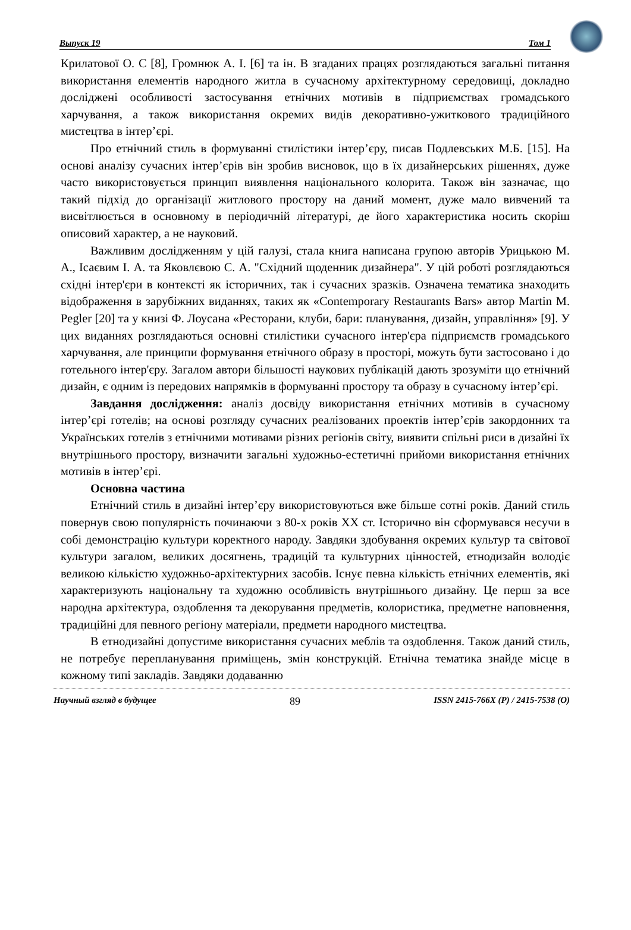Выпуск 19 Том 1
Крилатової О. С [8], Громнюк А. І. [6] та ін. В згаданих працях розглядаються загальні питання використання елементів народного житла в сучасному архітектурному середовищі, докладно досліджені особливості застосування етнічних мотивів в підприємствах громадського харчування, а також використання окремих видів декоративно-ужиткового традиційного мистецтва в інтер’єрі.
Про етнічний стиль в формуванні стилістики інтер’єру, писав Подлевських М.Б. [15]. На основі аналізу сучасних інтер’єрів він зробив висновок, що в їх дизайнерських рішеннях, дуже часто використовується принцип виявлення національного колорита. Також він зазначає, що такий підхід до організації житлового простору на даний момент, дуже мало вивчений та висвітлюється в основному в періодичній літературі, де його характеристика носить скоріш описовий характер, а не науковий.
Важливим дослідженням у цій галузі, стала книга написана групою авторів Урицькою М. А., Ісаєвим І. А. та Яковлєвою С. А. "Східний щоденник дизайнера". У цій роботі розглядаються східні інтер'єри в контексті як історичних, так і сучасних зразків. Означена тематика знаходить відображення в зарубіжних виданнях, таких як «Contemporary Restaurants Bars» автор Martin M. Pegler [20] та у книзі Ф. Лоусана «Ресторани, клуби, бари: планування, дизайн, управління» [9]. У цих виданнях розглядаються основні стилістики сучасного інтер'єра підприємств громадського харчування, але принципи формування етнічного образу в просторі, можуть бути застосовано і до готельного інтер'єру. Загалом автори більшості наукових публікацій дають зрозуміти що етнічний дизайн, є одним із передових напрямків в формуванні простору та образу в сучасному інтер’єрі.
Завдання дослідження: аналіз досвіду використання етнічних мотивів в сучасному інтер’єрі готелів; на основі розгляду сучасних реалізованих проектів інтер’єрів закордонних та Українських готелів з етнічними мотивами різних регіонів світу, виявити спільні риси в дизайні їх внутрішнього простору, визначити загальні художньо-естетичні прийоми використання етнічних мотивів в інтер’єрі.
Основна частина
Етнічний стиль в дизайні інтер’єру використовуються вже більше сотні років. Даний стиль повернув свою популярність починаючи з 80-х років XX ст. Історично він сформувався несучи в собі демонстрацію культури коректного народу. Завдяки здобування окремих культур та світової культури загалом, великих досягнень, традицій та культурних цінностей, етнодизайн володіє великою кількістю художньо-архітектурних засобів. Існує певна кількість етнічних елементів, які характеризують національну та художню особливість внутрішнього дизайну. Це перш за все народна архітектура, оздоблення та декорування предметів, колористика, предметне наповнення, традиційні для певного регіону матеріали, предмети народного мистецтва.
В етнодизайні допустиме використання сучасних меблів та оздоблення. Також даний стиль, не потребує перепланування приміщень, змін конструкцій. Етнічна тематика знайде місце в кожному типі закладів. Завдяки додаванню
Научный взгляд в будущее 89 ISSN 2415-766X (P) / 2415-7538 (O)